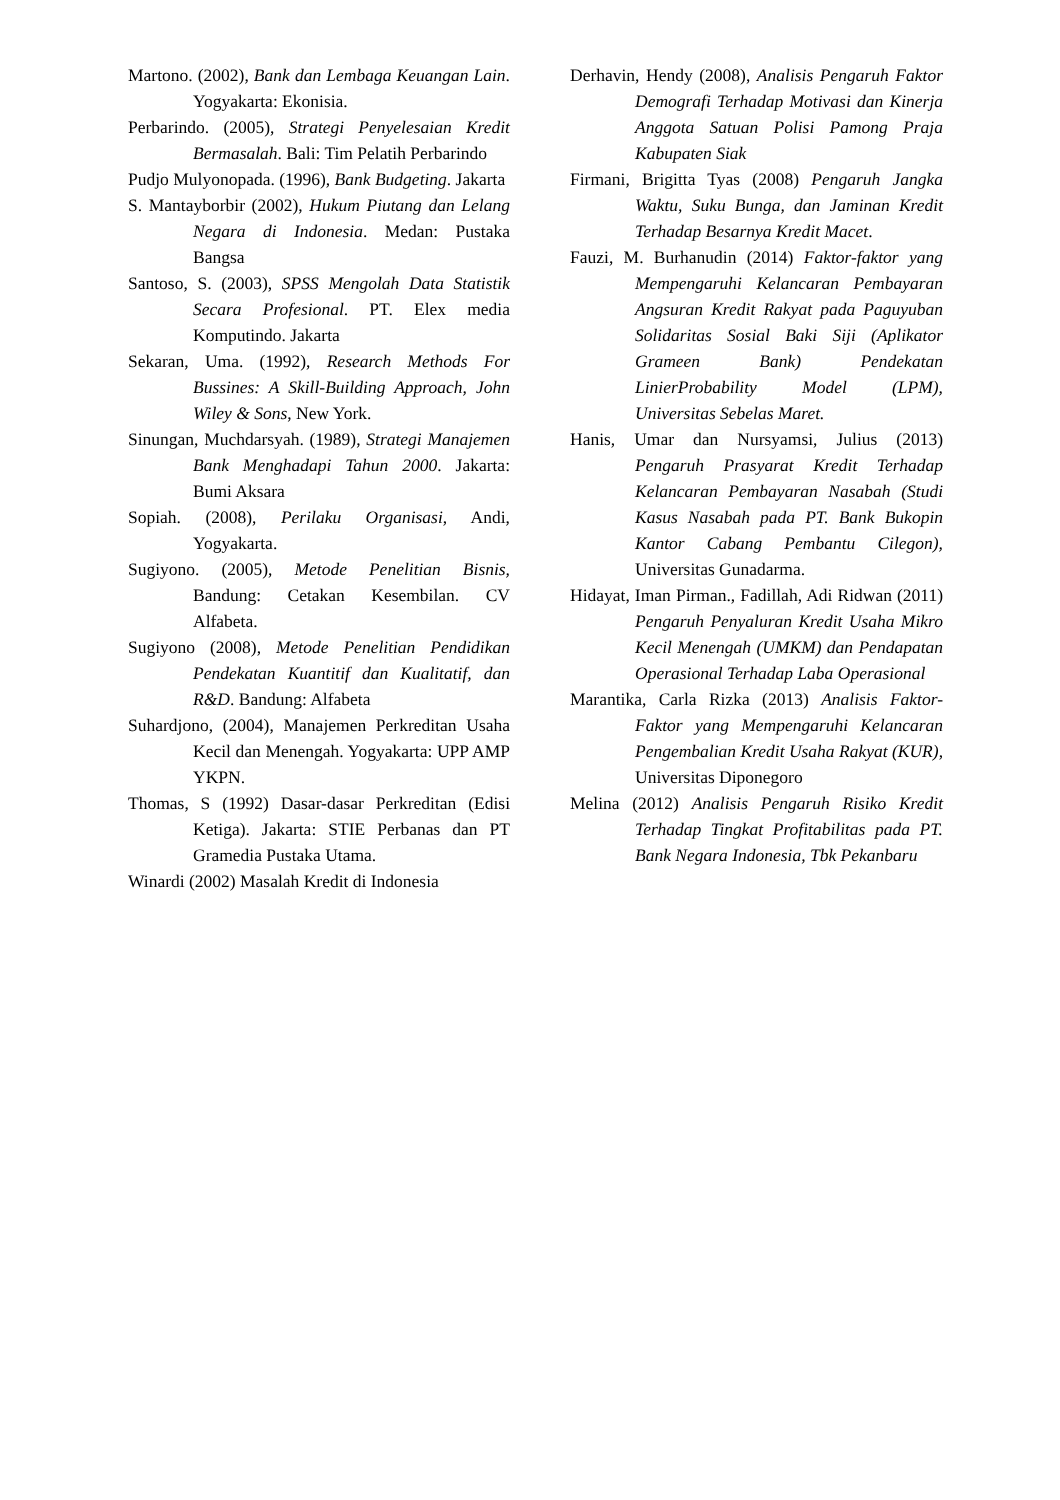Martono. (2002), Bank dan Lembaga Keuangan Lain. Yogyakarta: Ekonisia.
Perbarindo. (2005), Strategi Penyelesaian Kredit Bermasalah. Bali: Tim Pelatih Perbarindo
Pudjo Mulyonopada. (1996), Bank Budgeting. Jakarta
S. Mantayborbir (2002), Hukum Piutang dan Lelang Negara di Indonesia. Medan: Pustaka Bangsa
Santoso, S. (2003), SPSS Mengolah Data Statistik Secara Profesional. PT. Elex media Komputindo. Jakarta
Sekaran, Uma. (1992), Research Methods For Bussines: A Skill-Building Approach, John Wiley & Sons, New York.
Sinungan, Muchdarsyah. (1989), Strategi Manajemen Bank Menghadapi Tahun 2000. Jakarta: Bumi Aksara
Sopiah. (2008), Perilaku Organisasi, Andi, Yogyakarta.
Sugiyono. (2005), Metode Penelitian Bisnis, Bandung: Cetakan Kesembilan. CV Alfabeta.
Sugiyono (2008), Metode Penelitian Pendidikan Pendekatan Kuantitif dan Kualitatif, dan R&D. Bandung: Alfabeta
Suhardjono, (2004), Manajemen Perkreditan Usaha Kecil dan Menengah. Yogyakarta: UPP AMP YKPN.
Thomas, S (1992) Dasar-dasar Perkreditan (Edisi Ketiga). Jakarta: STIE Perbanas dan PT Gramedia Pustaka Utama.
Winardi (2002) Masalah Kredit di Indonesia
Derhavin, Hendy (2008), Analisis Pengaruh Faktor Demografi Terhadap Motivasi dan Kinerja Anggota Satuan Polisi Pamong Praja Kabupaten Siak
Firmani, Brigitta Tyas (2008) Pengaruh Jangka Waktu, Suku Bunga, dan Jaminan Kredit Terhadap Besarnya Kredit Macet.
Fauzi, M. Burhanudin (2014) Faktor-faktor yang Mempengaruhi Kelancaran Pembayaran Angsuran Kredit Rakyat pada Paguyuban Solidaritas Sosial Baki Siji (Aplikator Grameen Bank) Pendekatan LinierProbability Model (LPM), Universitas Sebelas Maret.
Hanis, Umar dan Nursyamsi, Julius (2013) Pengaruh Prasyarat Kredit Terhadap Kelancaran Pembayaran Nasabah (Studi Kasus Nasabah pada PT. Bank Bukopin Kantor Cabang Pembantu Cilegon), Universitas Gunadarma.
Hidayat, Iman Pirman., Fadillah, Adi Ridwan (2011) Pengaruh Penyaluran Kredit Usaha Mikro Kecil Menengah (UMKM) dan Pendapatan Operasional Terhadap Laba Operasional
Marantika, Carla Rizka (2013) Analisis Faktor-Faktor yang Mempengaruhi Kelancaran Pengembalian Kredit Usaha Rakyat (KUR), Universitas Diponegoro
Melina (2012) Analisis Pengaruh Risiko Kredit Terhadap Tingkat Profitabilitas pada PT. Bank Negara Indonesia, Tbk Pekanbaru